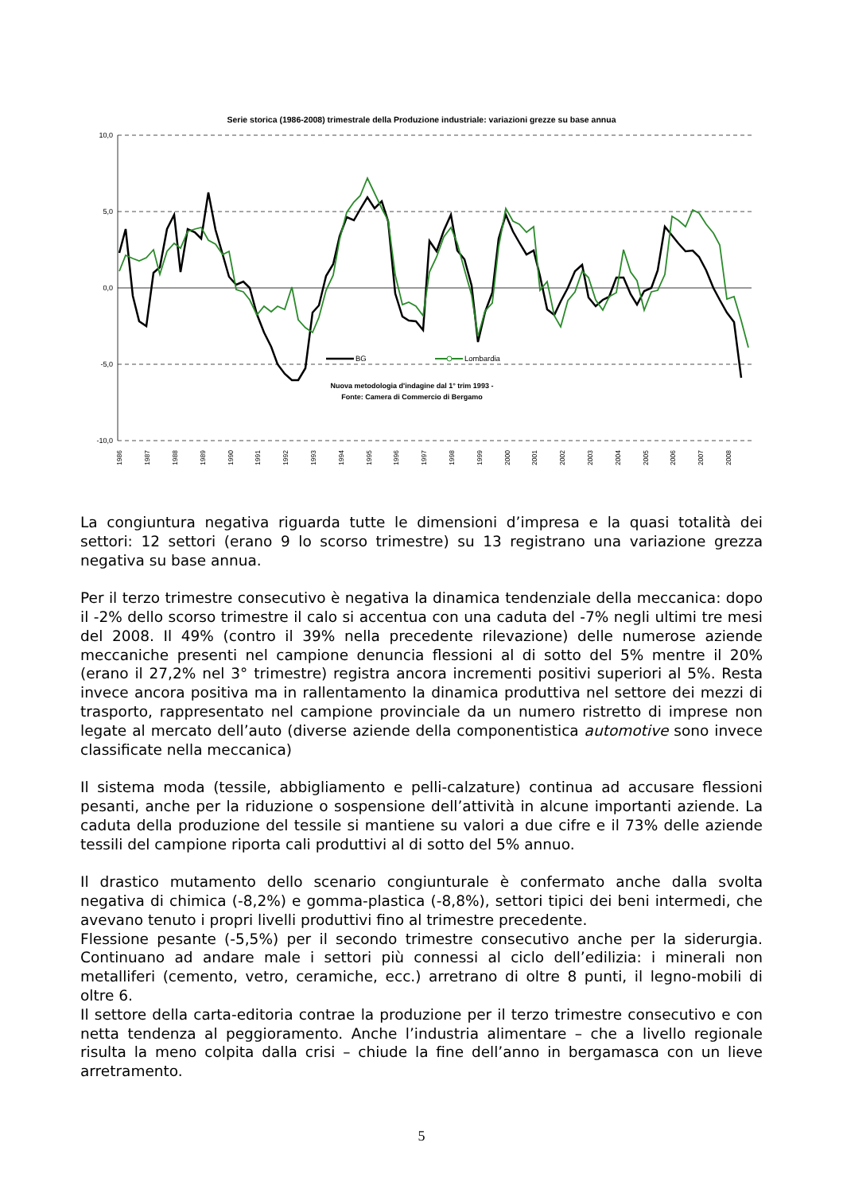Serie storica (1986-2008) trimestrale della Produzione industriale: variazioni grezze su base annua
10,0
5,0
0,0
-5,0
-10,0
BG
Lombardia
Nuova metodologia d'indagine dal 1° trim 1993 -
Fonte: Camera di Commercio di Bergamo
1986
1987
1988
1989
1990
1991
1992
1993
1994
1995
1996
1997
1998
1999
2000
2001
2002
2003
2004
2005
2006
2007
2008
La congiuntura negativa riguarda tutte le dimensioni d’impresa e la quasi totalità dei settori: 12 settori (erano 9 lo scorso trimestre) su 13 registrano una variazione grezza negativa su base annua.
Per il terzo trimestre consecutivo è negativa la dinamica tendenziale della meccanica: dopo il -2% dello scorso trimestre il calo si accentua con una caduta del -7% negli ultimi tre mesi del 2008. Il 49% (contro il 39% nella precedente rilevazione) delle numerose aziende meccaniche presenti nel campione denuncia flessioni al di sotto del 5% mentre il 20% (erano il 27,2% nel 3° trimestre) registra ancora incrementi positivi superiori al 5%. Resta invece ancora positiva ma in rallentamento la dinamica produttiva nel settore dei mezzi di trasporto, rappresentato nel campione provinciale da un numero ristretto di imprese non legate al mercato dell’auto (diverse aziende della componentistica automotive sono invece classificate nella meccanica)
Il sistema moda (tessile, abbigliamento e pelli-calzature) continua ad accusare flessioni pesanti, anche per la riduzione o sospensione dell’attività in alcune importanti aziende. La caduta della produzione del tessile si mantiene su valori a due cifre e il 73% delle aziende tessili del campione riporta cali produttivi al di sotto del 5% annuo.
Il drastico mutamento dello scenario congiunturale è confermato anche dalla svolta negativa di chimica (-8,2%) e gomma-plastica (-8,8%), settori tipici dei beni intermedi, che avevano tenuto i propri livelli produttivi fino al trimestre precedente.
Flessione pesante (-5,5%) per il secondo trimestre consecutivo anche per la siderurgia. Continuano ad andare male i settori più connessi al ciclo dell’edilizia: i minerali non metalliferi (cemento, vetro, ceramiche, ecc.) arretrano di oltre 8 punti, il legno-mobili di oltre 6.
Il settore della carta-editoria contrae la produzione per il terzo trimestre consecutivo e con netta tendenza al peggioramento. Anche l’industria alimentare – che a livello regionale risulta la meno colpita dalla crisi – chiude la fine dell’anno in bergamasca con un lieve arretramento.
5